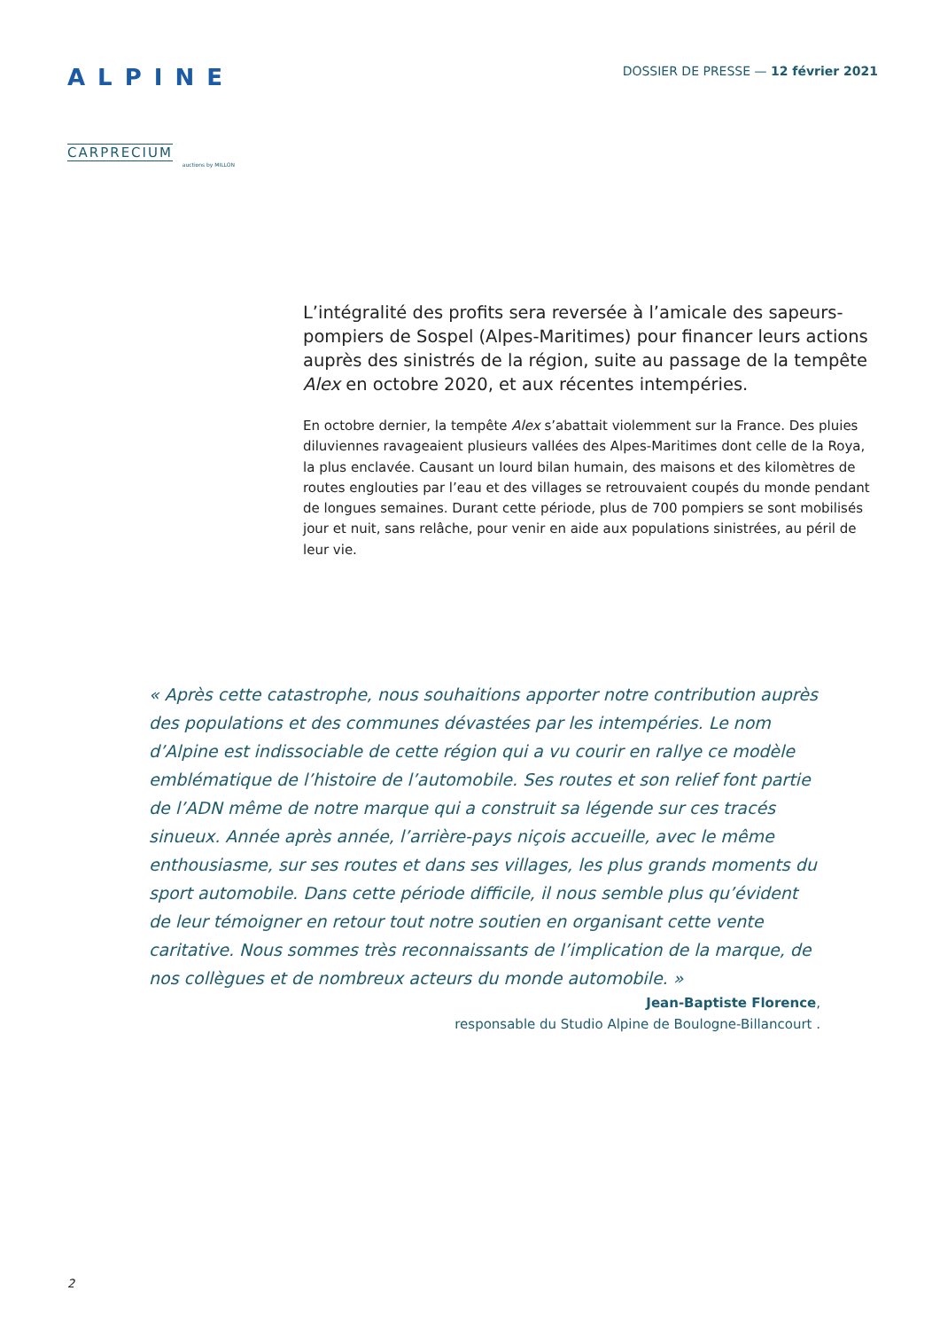ALPINE
CARPRECIUM
auctions by MILLON
DOSSIER DE PRESSE — 12 février 2021
L’intégralité des profits sera reversée à l’amicale des sapeurs-pompiers de Sospel (Alpes-Maritimes) pour financer leurs actions auprès des sinistrés de la région, suite au passage de la tempête Alex en octobre 2020, et aux récentes intempéries.
En octobre dernier, la tempête Alex s’abattait violemment sur la France. Des pluies diluviennes ravageaient plusieurs vallées des Alpes-Maritimes dont celle de la Roya, la plus enclavée. Causant un lourd bilan humain, des maisons et des kilomètres de routes englouties par l’eau et des villages se retrouvaient coupés du monde pendant de longues semaines. Durant cette période, plus de 700 pompiers se sont mobilisés jour et nuit, sans relâche, pour venir en aide aux populations sinistrées, au péril de leur vie.
« Après cette catastrophe, nous souhaitions apporter notre contribution auprès des populations et des communes dévastées par les intempéries. Le nom d’Alpine est indissociable de cette région qui a vu courir en rallye ce modèle emblématique de l’histoire de l’automobile. Ses routes et son relief font partie de l’ADN même de notre marque qui a construit sa légende sur ces tracés sinueux. Année après année, l’arrière-pays niçois accueille, avec le même enthousiasme, sur ses routes et dans ses villages, les plus grands moments du sport automobile. Dans cette période difficile, il nous semble plus qu’évident de leur témoigner en retour tout notre soutien en organisant cette vente caritative. Nous sommes très reconnaissants de l’implication de la marque, de nos collègues et de nombreux acteurs du monde automobile. »
Jean-Baptiste Florence,
responsable du Studio Alpine de Boulogne-Billancourt .
2